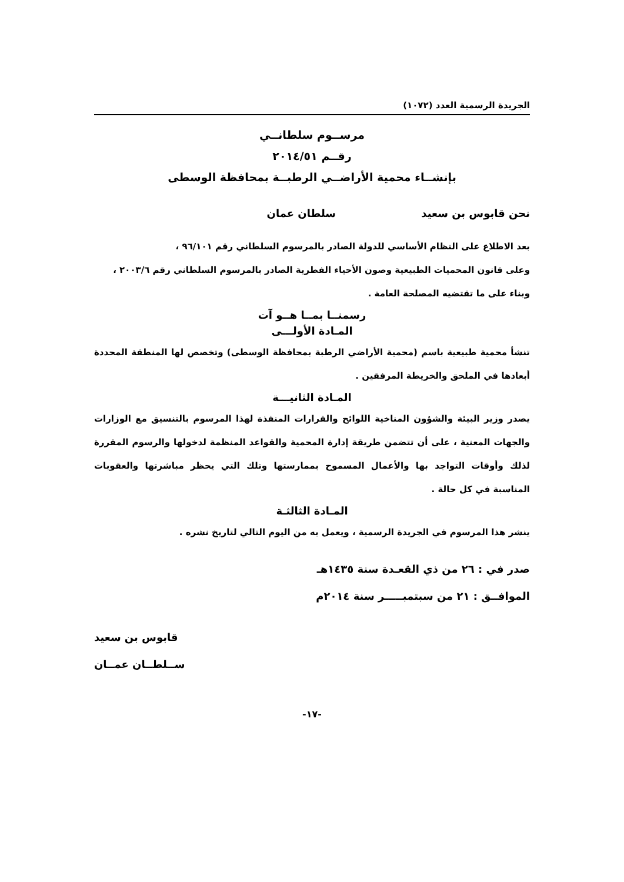الجريدة الرسمية العدد (١٠٧٢)
مرســوم سلطانــي
رقــم ٢٠١٤/٥١
بإنشــاء محمية الأراضــي الرطبــة بمحافظة الوسطى
نحن قابوس بن سعيد سلطان عمان
بعد الاطلاع على النظام الأساسي للدولة الصادر بالمرسوم السلطاني رقم ٩٦/١٠١ ،
وعلى قانون المحميات الطبيعية وصون الأحياء الفطرية الصادر بالمرسوم السلطاني رقم ٢٠٠٣/٦ ،
وبناء على ما تقتضيه المصلحة العامة .
رسمنــا بمــا هــو آت
المـادة الأولـــى
تنشأ محمية طبيعية باسم (محمية الأراضي الرطبة بمحافظة الوسطى) وتخصص لها المنطقة المحددة أبعادها في الملحق والخريطة المرفقين .
المـادة الثانيـــة
يصدر وزير البيئة والشؤون المناخية اللوائح والقرارات المنفذة لهذا المرسوم بالتنسيق مع الوزارات والجهات المعنية ، على أن تتضمن طريقة إدارة المحمية والقواعد المنظمة لدخولها والرسوم المقررة لذلك وأوقات التواجد بها والأعمال المسموح بممارستها وتلك التي يحظر مباشرتها والعقوبات المناسبة في كل حالة .
المـادة الثالثـة
ينشر هذا المرسوم في الجريدة الرسمية ، ويعمل به من اليوم التالي لتاريخ نشره .
صدر في : ٢٦ من ذي القعـدة سنة ١٤٣٥هـ
الموافــق : ٢١ من سبتمبـــــر سنة ٢٠١٤م
قابوس بن سعيد
ســلطــان عمــان
-١٧-